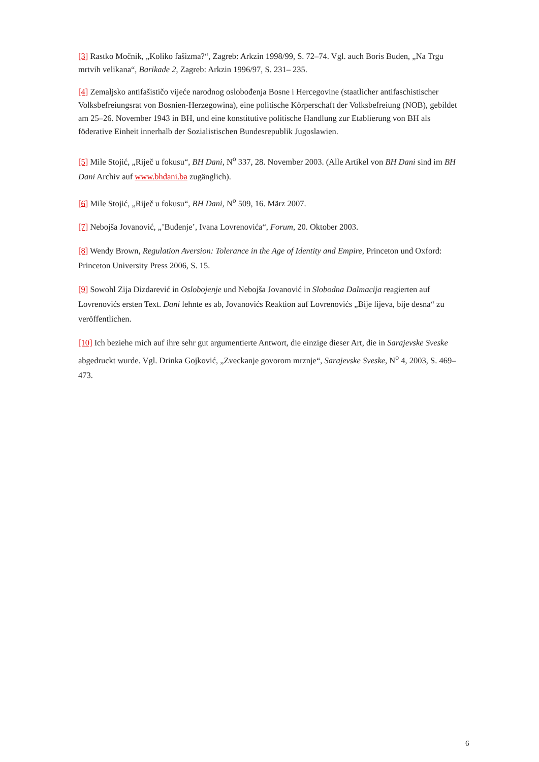[3] Rastko Močnik, „Koliko fašizma?“, Zagreb: Arkzin 1998/99, S. 72–74. Vgl. auch Boris Buden, „Na Trgu mrtvih velikana“, Barikade 2, Zagreb: Arkzin 1996/97, S. 231– 235.
[4] Zemaljsko antifašističo vijeće narodnog oslobođenja Bosne i Hercegovine (staatlicher antifaschistischer Volksbefreiungsrat von Bosnien-Herzegowina), eine politische Körperschaft der Volksbefreiung (NOB), gebildet am 25–26. November 1943 in BH, und eine konstitutive politische Handlung zur Etablierung von BH als föderative Einheit innerhalb der Sozialistischen Bundesrepublik Jugoslawien.
[5] Mile Stojić, „Riječ u fokusu“, BH Dani, N<sup>o</sup> 337, 28. November 2003. (Alle Artikel von BH Dani sind im BH Dani Archiv auf www.bhdani.ba zugänglich).
[6] Mile Stojić, „Riječ u fokusu“, BH Dani, N<sup>o</sup> 509, 16. März 2007.
[7] Nebojša Jovanović, „’Buđenje’, Ivana Lovrenovića“, Forum, 20. Oktober 2003.
[8] Wendy Brown, Regulation Aversion: Tolerance in the Age of Identity and Empire, Princeton und Oxford: Princeton University Press 2006, S. 15.
[9] Sowohl Zija Dizdarević in Oslobojenje und Nebojša Jovanović in Slobodna Dalmacija reagierten auf Lovrenovićs ersten Text. Dani lehnte es ab, Jovanovićs Reaktion auf Lovrenovićs „Bije lijeva, bije desna“ zu veröffentlichen.
[10] Ich beziehe mich auf ihre sehr gut argumentierte Antwort, die einzige dieser Art, die in Sarajevske Sveske abgedruckt wurde. Vgl. Drinka Gojković, „Zveckanje govorom mrznje“, Sarajevske Sveske, N<sup>o</sup> 4, 2003, S. 469–473.
6